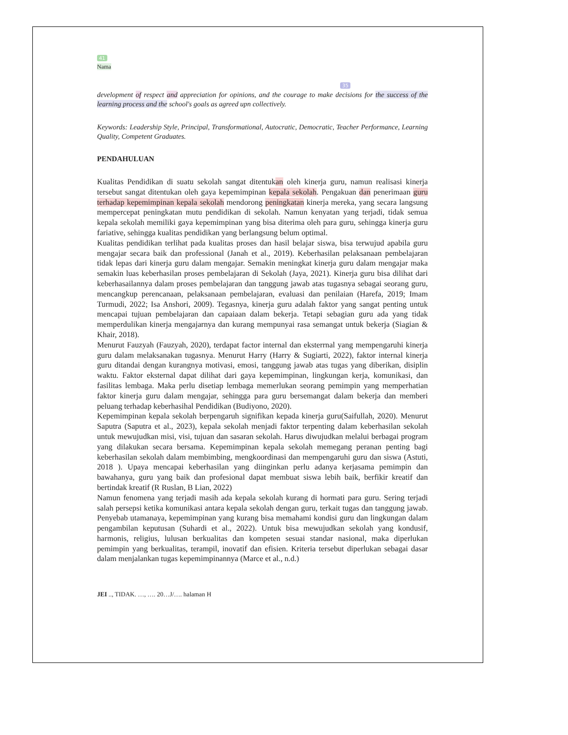41
Nama
35
development of respect and appreciation for opinions, and the courage to make decisions for the success of the learning process and the school's goals as agreed upn collectively.
Keywords: Leadership Style, Principal, Transformational, Autocratic, Democratic, Teacher Performance, Learning Quality, Competent Graduates.
PENDAHULUAN
Kualitas Pendidikan di suatu sekolah sangat ditentukan oleh kinerja guru, namun realisasi kinerja tersebut sangat ditentukan oleh gaya kepemimpinan kepala sekolah. Pengakuan dan penerimaan guru terhadap kepemimpinan kepala sekolah mendorong peningkatan kinerja mereka, yang secara langsung mempercepat peningkatan mutu pendidikan di sekolah. Namun kenyatan yang terjadi, tidak semua kepala sekolah memiliki gaya kepemimpinan yang bisa diterima oleh para guru, sehingga kinerja guru fariative, sehingga kualitas pendidikan yang berlangsung belum optimal.
Kualitas pendidikan terlihat pada kualitas proses dan hasil belajar siswa, bisa terwujud apabila guru mengajar secara baik dan professional (Janah et al., 2019). Keberhasilan pelaksanaan pembelajaran tidak lepas dari kinerja guru dalam mengajar. Semakin meningkat kinerja guru dalam mengajar maka semakin luas keberhasilan proses pembelajaran di Sekolah (Jaya, 2021). Kinerja guru bisa dilihat dari keberhasailannya dalam proses pembelajaran dan tanggung jawab atas tugasnya sebagai seorang guru, mencangkup perencanaan, pelaksanaan pembelajaran, evaluasi dan penilaian (Harefa, 2019; Imam Turmudi, 2022; Isa Anshori, 2009). Tegasnya, kinerja guru adalah faktor yang sangat penting untuk mencapai tujuan pembelajaran dan capaiaan dalam bekerja. Tetapi sebagian guru ada yang tidak memperdulikan kinerja mengajarnya dan kurang mempunyai rasa semangat untuk bekerja (Siagian & Khair, 2018).
Menurut Fauzyah (Fauzyah, 2020), terdapat factor internal dan eksterrnal yang mempengaruhi kinerja guru dalam melaksanakan tugasnya. Menurut Harry (Harry & Sugiarti, 2022), faktor internal kinerja guru ditandai dengan kurangnya motivasi, emosi, tanggung jawab atas tugas yang diberikan, disiplin waktu. Faktor eksternal dapat dilihat dari gaya kepemimpinan, lingkungan kerja, komunikasi, dan fasilitas lembaga. Maka perlu disetiap lembaga memerlukan seorang pemimpin yang memperhatian faktor kinerja guru dalam mengajar, sehingga para guru bersemangat dalam bekerja dan memberi peluang terhadap keberhasihal Pendidikan (Budiyono, 2020).
Kepemimpinan kepala sekolah berpengaruh signifikan kepada kinerja guru(Saifullah, 2020). Menurut Saputra (Saputra et al., 2023), kepala sekolah menjadi faktor terpenting dalam keberhasilan sekolah untuk mewujudkan misi, visi, tujuan dan sasaran sekolah. Harus diwujudkan melalui berbagai program yang dilakukan secara bersama. Kepemimpinan kepala sekolah memegang peranan penting bagi keberhasilan sekolah dalam membimbing, mengkoordinasi dan mempengaruhi guru dan siswa (Astuti, 2018 ). Upaya mencapai keberhasilan yang diinginkan perlu adanya kerjasama pemimpin dan bawahanya, guru yang baik dan profesional dapat membuat siswa lebih baik, berfikir kreatif dan bertindak kreatif (R Ruslan, B Lian, 2022)
Namun fenomena yang terjadi masih ada kepala sekolah kurang di hormati para guru. Sering terjadi salah persepsi ketika komunikasi antara kepala sekolah dengan guru, terkait tugas dan tanggung jawab. Penyebab utamanaya, kepemimpinan yang kurang bisa memahami kondisi guru dan lingkungan dalam pengambilan keputusan (Suhardi et al., 2022). Untuk bisa mewujudkan sekolah yang kondusif, harmonis, religius, lulusan berkualitas dan kompeten sesuai standar nasional, maka diperlukan pemimpin yang berkualitas, terampil, inovatif dan efisien. Kriteria tersebut diperlukan sebagai dasar dalam menjalankan tugas kepemimpinannya (Marce et al., n.d.)
JEI .., TIDAK. …, …. 20…J/…. halaman H